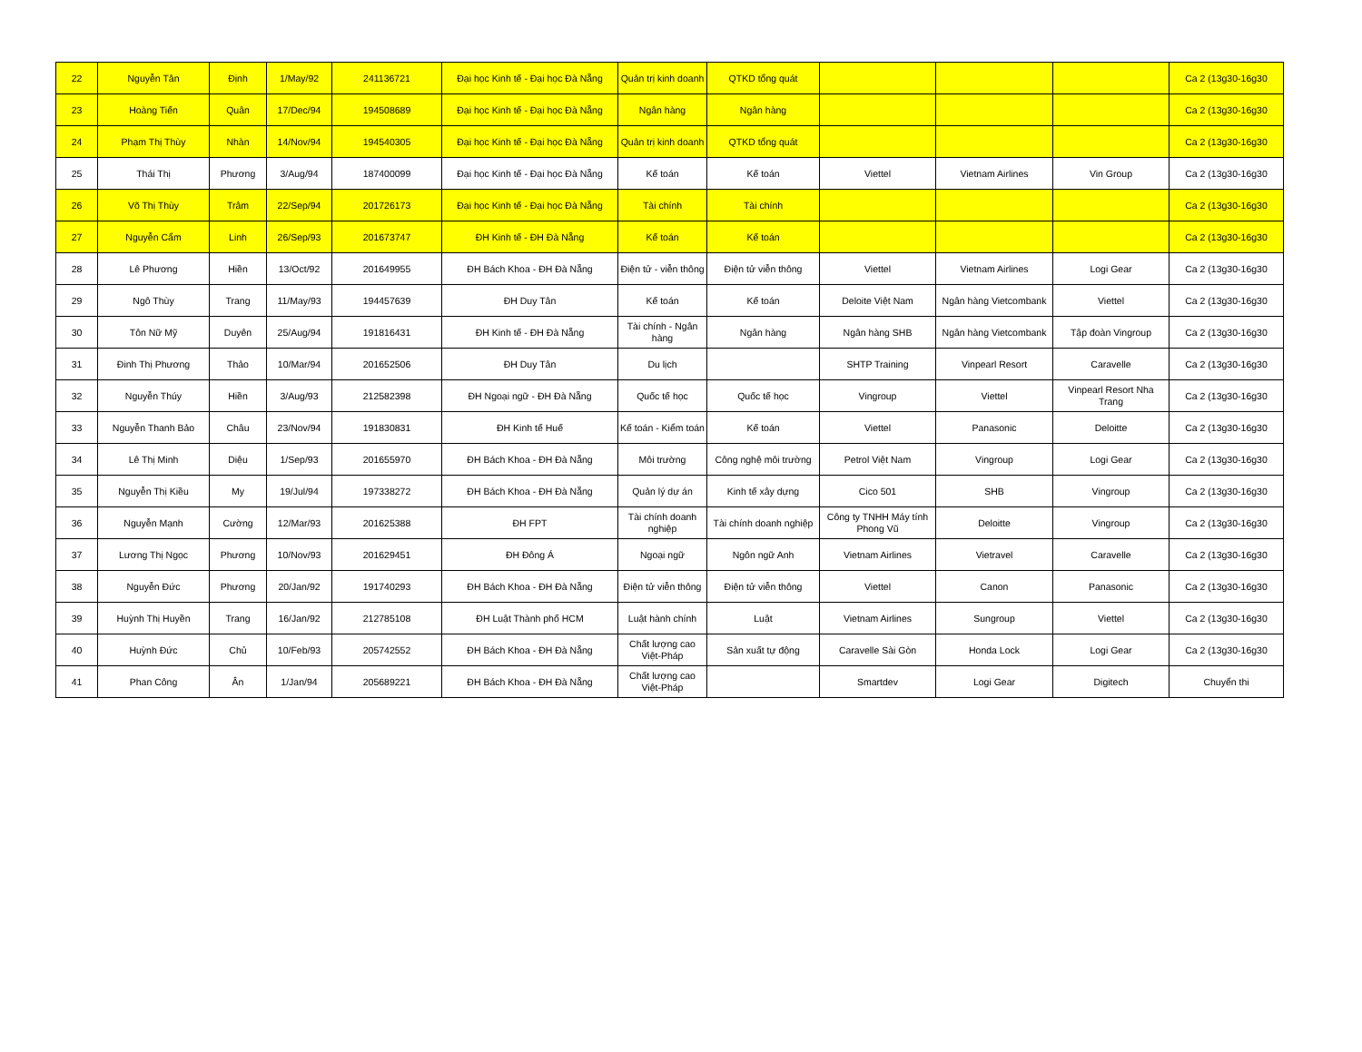| 22 | Nguyễn Tân | Định | 1/May/92 | 241136721 | Đại học Kinh tế - Đại học Đà Nẵng | Quản trị kinh doanh | QTKD tổng quát | | | | Ca 2 (13g30-16g30 |
| 23 | Hoàng Tiến | Quân | 17/Dec/94 | 194508689 | Đại học Kinh tế - Đại học Đà Nẵng | Ngân hàng | Ngân hàng | | | | Ca 2 (13g30-16g30 |
| 24 | Phạm Thị Thùy | Nhàn | 14/Nov/94 | 194540305 | Đại học Kinh tế - Đại học Đà Nẵng | Quản trị kinh doanh | QTKD tổng quát | | | | Ca 2 (13g30-16g30 |
| 25 | Thái Thị | Phương | 3/Aug/94 | 187400099 | Đại học Kinh tế - Đại học Đà Nẵng | Kế toán | Kế toán | Viettel | Vietnam Airlines | Vin Group | Ca 2 (13g30-16g30 |
| 26 | Võ Thị Thùy | Trâm | 22/Sep/94 | 201726173 | Đại học Kinh tế - Đại học Đà Nẵng | Tài chính | Tài chính | | | | Ca 2 (13g30-16g30 |
| 27 | Nguyễn Cẩm | Linh | 26/Sep/93 | 201673747 | ĐH Kinh tế - ĐH Đà Nẵng | Kế toán | Kế toán | | | | Ca 2 (13g30-16g30 |
| 28 | Lê Phương | Hiền | 13/Oct/92 | 201649955 | ĐH Bách Khoa - ĐH Đà Nẵng | Điện tử - viễn thông | Điện tử viễn thông | Viettel | Vietnam Airlines | Logi Gear | Ca 2 (13g30-16g30 |
| 29 | Ngô Thùy | Trang | 11/May/93 | 194457639 | ĐH Duy Tân | Kế toán | Kế toán | Deloite Việt Nam | Ngân hàng Vietcombank | Viettel | Ca 2 (13g30-16g30 |
| 30 | Tôn Nữ Mỹ | Duyên | 25/Aug/94 | 191816431 | ĐH Kinh tế - ĐH Đà Nẵng | Tài chính - Ngân hàng | Ngân hàng | Ngân hàng SHB | Ngân hàng Vietcombank | Tập đoàn Vingroup | Ca 2 (13g30-16g30 |
| 31 | Đinh Thị Phương | Thảo | 10/Mar/94 | 201652506 | ĐH Duy Tân | Du lịch | | SHTP Training | Vinpearl Resort | Caravelle | Ca 2 (13g30-16g30 |
| 32 | Nguyễn Thúy | Hiền | 3/Aug/93 | 212582398 | ĐH Ngoại ngữ - ĐH Đà Nẵng | Quốc tế học | Quốc tế học | Vingroup | Viettel | Vinpearl Resort Nha Trang | Ca 2 (13g30-16g30 |
| 33 | Nguyễn Thanh Bảo | Châu | 23/Nov/94 | 191830831 | ĐH Kinh tế Huế | Kế toán - Kiểm toán | Kế toán | Viettel | Panasonic | Deloitte | Ca 2 (13g30-16g30 |
| 34 | Lê Thị Minh | Diệu | 1/Sep/93 | 201655970 | ĐH Bách Khoa - ĐH Đà Nẵng | Môi trường | Công nghệ môi trường | Petrol Việt Nam | Vingroup | Logi Gear | Ca 2 (13g30-16g30 |
| 35 | Nguyễn Thị Kiều | My | 19/Jul/94 | 197338272 | ĐH Bách Khoa - ĐH Đà Nẵng | Quản lý dự án | Kinh tế xây dựng | Cico 501 | SHB | Vingroup | Ca 2 (13g30-16g30 |
| 36 | Nguyễn Mạnh | Cường | 12/Mar/93 | 201625388 | ĐH FPT | Tài chính doanh nghiệp | Tài chính doanh nghiệp | Công ty TNHH Máy tính Phong Vũ | Deloitte | Vingroup | Ca 2 (13g30-16g30 |
| 37 | Lương Thị Ngọc | Phương | 10/Nov/93 | 201629451 | ĐH Đông Á | Ngoại ngữ | Ngôn ngữ Anh | Vietnam Airlines | Vietravel | Caravelle | Ca 2 (13g30-16g30 |
| 38 | Nguyễn Đức | Phương | 20/Jan/92 | 191740293 | ĐH Bách Khoa - ĐH Đà Nẵng | Điện tử viễn thông | Điện tử viễn thông | Viettel | Canon | Panasonic | Ca 2 (13g30-16g30 |
| 39 | Huỳnh Thị Huyền | Trang | 16/Jan/92 | 212785108 | ĐH Luật Thành phố HCM | Luật hành chính | Luật | Vietnam Airlines | Sungroup | Viettel | Ca 2 (13g30-16g30 |
| 40 | Huỳnh Đức | Chủ | 10/Feb/93 | 205742552 | ĐH Bách Khoa - ĐH Đà Nẵng | Chất lượng cao Việt-Pháp | Sản xuất tự động | Caravelle Sài Gòn | Honda Lock | Logi Gear | Ca 2 (13g30-16g30 |
| 41 | Phan Công | Ân | 1/Jan/94 | 205689221 | ĐH Bách Khoa - ĐH Đà Nẵng | Chất lượng cao Việt-Pháp | | Smartdev | Logi Gear | Digitech | Chuyển thi |